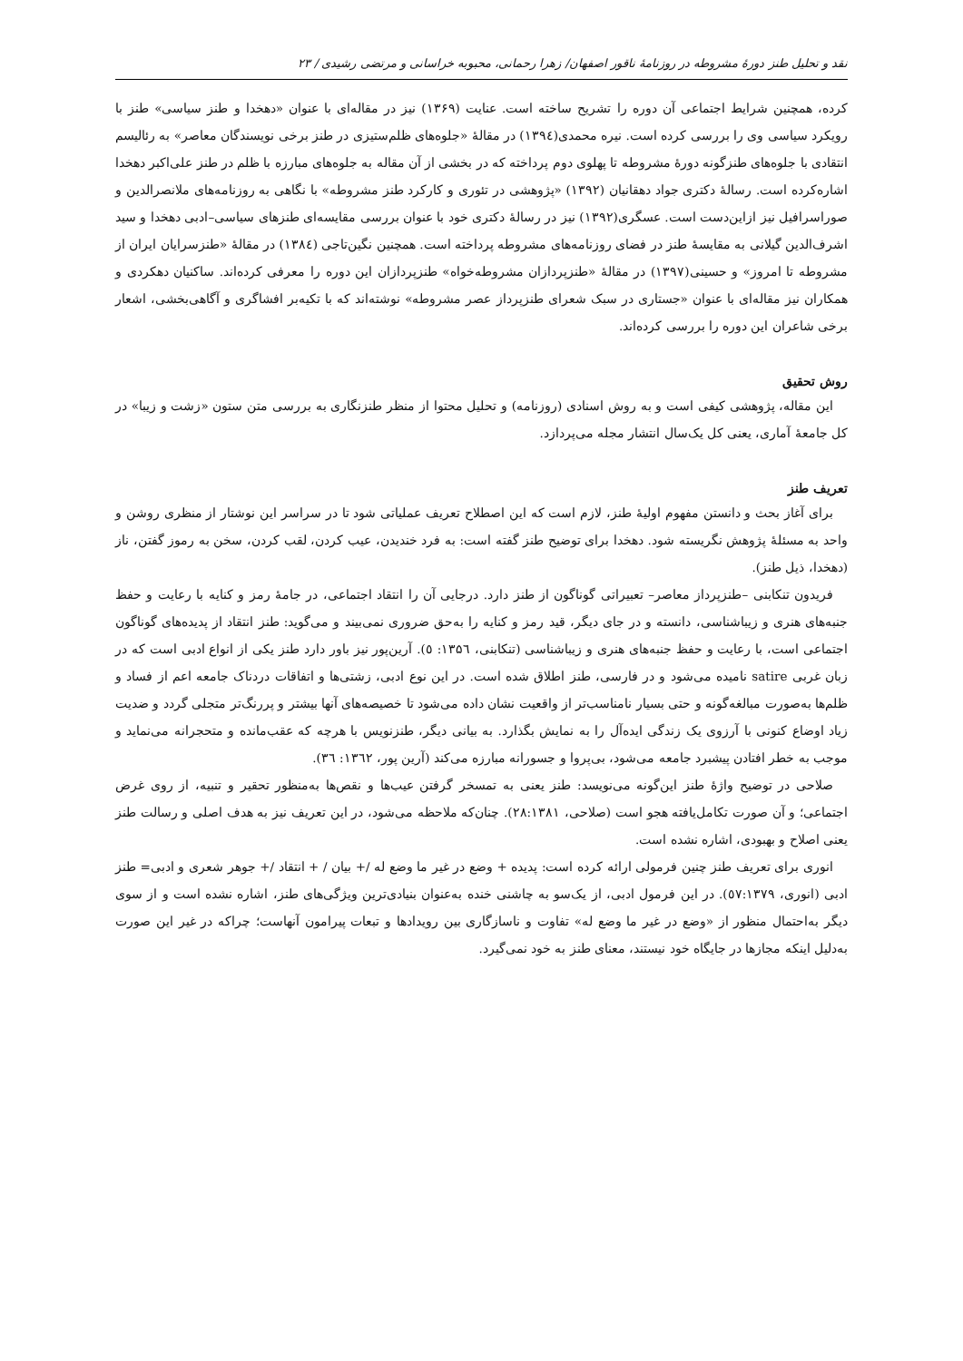نقد و تحلیل طنز دورهٔ مشروطه در روزنامهٔ ناقور اصفهان/ زهرا رحمانی، محبوبه خراسانی و مرتضی رشیدی / ۲۳
کرده، همچنین شرایط اجتماعی آن دوره را تشریح ساخته است. عنایت (۱۳۶۹) نیز در مقاله‌ای با عنوان «دهخدا و طنز سیاسی» طنز با رویکرد سیاسی وی را بررسی کرده است. نیره محمدی(۱۳۹٤) در مقالهٔ «جلوه‌های ظلم‌ستیزی در طنز برخی نویسندگان معاصر» به رئالیسم انتقادی با جلوه‌های طنزگونه دورهٔ مشروطه تا پهلوی دوم پرداخته که در بخشی از آن مقاله به جلوه‌های مبارزه با ظلم در طنز علی‌اکبر دهخدا اشاره‌کرده است. رسالهٔ دکتری جواد دهقانیان (۱۳۹۲) «پژوهشی در تئوری و کارکرد طنز مشروطه» با نگاهی به روزنامه‌های ملانصرالدین و صوراسرافیل نیز ازاین‌دست است. عسگری(۱۳۹۲) نیز در رسالهٔ دکتری خود با عنوان بررسی مقایسه‌ای طنزهای سیاسی–ادبی دهخدا و سید اشرف‌الدین گیلانی به مقایسهٔ طنز در فضای روزنامه‌های مشروطه پرداخته است. همچنین نگین‌تاجی (۱۳۸٤) در مقالهٔ «طنزسرایان ایران از مشروطه تا امروز» و حسینی(۱۳۹۷) در مقالهٔ «طنزپردازان مشروطه‌خواه» طنزپردازان این دوره را معرفی کرده‌اند. ساکنیان دهکردی و همکاران نیز مقاله‌ای با عنوان «جستاری در سبک شعرای طنزپرداز عصر مشروطه» نوشته‌اند که با تکیه‌بر افشاگری و آگاهی‌بخشی، اشعار برخی شاعران این دوره را بررسی کرده‌اند.
روش تحقیق
این مقاله، پژوهشی کیفی است و به روش اسنادی (روزنامه) و تحلیل محتوا از منظر طنزنگاری به بررسی متن ستون «زشت و زیبا» در کل جامعهٔ آماری، یعنی کل یک‌سال انتشار مجله می‌پردازد.
تعریف طنز
برای آغاز بحث و دانستن مفهوم اولیهٔ طنز، لازم است که این اصطلاح تعریف عملیاتی شود تا در سراسر این نوشتار از منظری روشن و واحد به مسئلهٔ پژوهش نگریسته شود. دهخدا برای توضیح طنز گفته است: به فرد خندیدن، عیب کردن، لقب کردن، سخن به رموز گفتن، ناز (دهخدا، ذیل طنز).
فریدون تنکابنی –طنزپرداز معاصر– تعبیراتی گوناگون از طنز دارد. درجایی آن را انتقاد اجتماعی، در جامهٔ رمز و کنایه با رعایت و حفظ جنبه‌های هنری و زیباشناسی، دانسته و در جای دیگر، قید رمز و کنایه را به‌حق ضروری نمی‌بیند و می‌گوید: طنز انتقاد از پدیده‌های گوناگون اجتماعی است، با رعایت و حفظ جنبه‌های هنری و زیباشناسی (تنکابنی، ۱۳۵٦: ٥). آرین‌پور نیز باور دارد طنز یکی از انواع ادبی است که در زبان غربی satire نامیده می‌شود و در فارسی، طنز اطلاق شده است. در این نوع ادبی، زشتی‌ها و اتفاقات دردناک جامعه اعم از فساد و ظلم‌ها به‌صورت مبالغه‌گونه و حتی بسیار نامناسب‌تر از واقعیت نشان داده می‌شود تا خصیصه‌های آنها بیشتر و پررنگ‌تر متجلی گردد و ضدیت زیاد اوضاع کنونی با آرزوی یک زندگی ایده‌آل را به نمایش بگذارد. به بیانی دیگر، طنزنویس با هرچه که عقب‌مانده و متحجرانه می‌نماید و موجب به خطر افتادن پیشبرد جامعه می‌شود، بی‌پروا و جسورانه مبارزه می‌کند (آرین پور، ۱۳٦۲: ۳٦).
صلاحی در توضیح واژهٔ طنز این‌گونه می‌نویسد: طنز یعنی به تمسخر گرفتن عیب‌ها و نقص‌ها به‌منظور تحقیر و تنبیه، از روی غرض اجتماعی؛ و آن صورت تکامل‌یافته هجو است (صلاحی، ۲۸:۱۳۸۱). چنان‌که ملاحظه می‌شود، در این تعریف نیز به هدف اصلی و رسالت طنز یعنی اصلاح و بهبودی، اشاره نشده است.
انوری برای تعریف طنز چنین فرمولی ارائه کرده است: پدیده + وضع در غیر ما وضع له /+ بیان / + انتقاد /+ جوهر شعری و ادبی= طنز ادبی (انوری، ٥۷:۱۳۷۹). در این فرمول ادبی، از یک‌سو به چاشنی خنده به‌عنوان بنیادی‌ترین ویژگی‌های طنز، اشاره نشده است و از سوی دیگر به‌احتمال منظور از «وضع در غیر ما وضع له» تفاوت و ناسازگاری بین رویدادها و تبعات پیرامون آنهاست؛ چراکه در غیر این صورت به‌دلیل اینکه مجازها در جایگاه خود نیستند، معنای طنز به خود نمی‌گیرد.